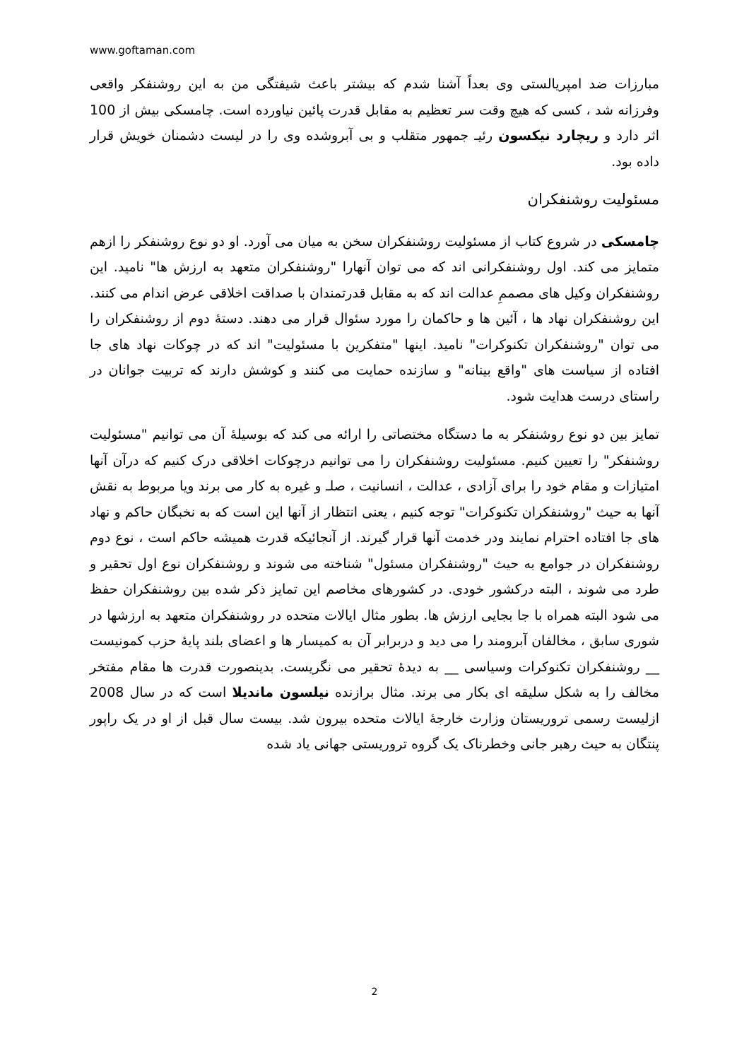www.goftaman.com
مبارزات ضد امپریالستی وی بعداً آشنا شدم که بیشتر باعث شیفتگی من به این روشنفکر واقعی وفرزانه شد ، کسی که هیچ وقت سر تعظیم به مقابل قدرت پائین نیاورده است. چامسکی بیش از 100 اثر دارد و ریچارد نیکسون رئیـ جمهور متقلب و بی آبروشده وی را در لیست دشمنان خویش قرار داده بود.
مسئولیت روشنفکران
چامسکی در شروع کتاب از مسئولیت روشنفکران سخن به میان می آورد. او دو نوع روشنفکر را ازهم متمایز می کند. اول روشنفکرانی اند که می توان آنهارا "روشنفکران متعهد به ارزش ها" نامید. این روشنفکران وکیل های مصممِ عدالت اند که به مقابل قدرتمندان با صداقت اخلاقی عرض اندام می کنند. این روشنفکران نهاد ها ، آئین ها و حاکمان را مورد سئوال قرار می دهند. دستۀ دوم از روشنفکران را می توان "روشنفکران تکنوکرات" نامید. اینها "متفکرین با مسئولیت" اند که در چوکات نهاد های جا افتاده از سیاست های "واقع بینانه" و سازنده حمایت می کنند و کوشش دارند که تربیت جوانان در راستای درست هدایت شود.
تمایز بین دو نوع روشنفکر به ما دستگاه مختصاتی را ارائه می کند که بوسیلۀ آن می توانیم "مسئولیت روشنفکر" را تعیین کنیم. مسئولیت روشنفکران را می توانیم درچوکات اخلاقی درک کنیم که درآن آنها امتیازات و مقام خود را برای آزادی ، عدالت ، انسانیت ، صلـ و غیره به کار می برند ویا مربوط به نقش آنها به حیث "روشنفکران تکنوکرات" توجه کنیم ، یعنی انتظار از آنها این است که به نخبگان حاکم و نهاد های جا افتاده احترام نمایند ودر خدمت آنها قرار گیرند. از آنجائیکه قدرت همیشه حاکم است ، نوع دوم روشنفکران در جوامع به حیث "روشنفکران مسئول" شناخته می شوند و روشنفکران نوع اول تحقیر و طرد می شوند ، البته درکشور خودی. در کشورهای مخاصم این تمایز ذکر شده بین روشنفکران حفظ می شود البته همراه با جا بجایی ارزش ها. بطور مثال ایالات متحده در روشنفکران متعهد به ارزشها در شوری سابق ، مخالفان آبرومند را می دید و دربرابر آن به کمیسار ها و اعضای بلند پایۀ حزب کمونیست __ روشنفکران تکنوکرات وسیاسی __ به دیدۀ تحقیر می نگریست. بدینصورت قدرت ها مقام مفتخر مخالف را به شکل سلیقه ای بکار می برند. مثال برازنده نیلسون ماندیلا است که در سال 2008 ازلیست رسمی تروریستان وزارت خارجۀ ایالات متحده بیرون شد. بیست سال قبل از او در یک راپور پنتگان به حیث رهبر جانی وخطرناک یک گروه تروریستی جهانی یاد شده
2